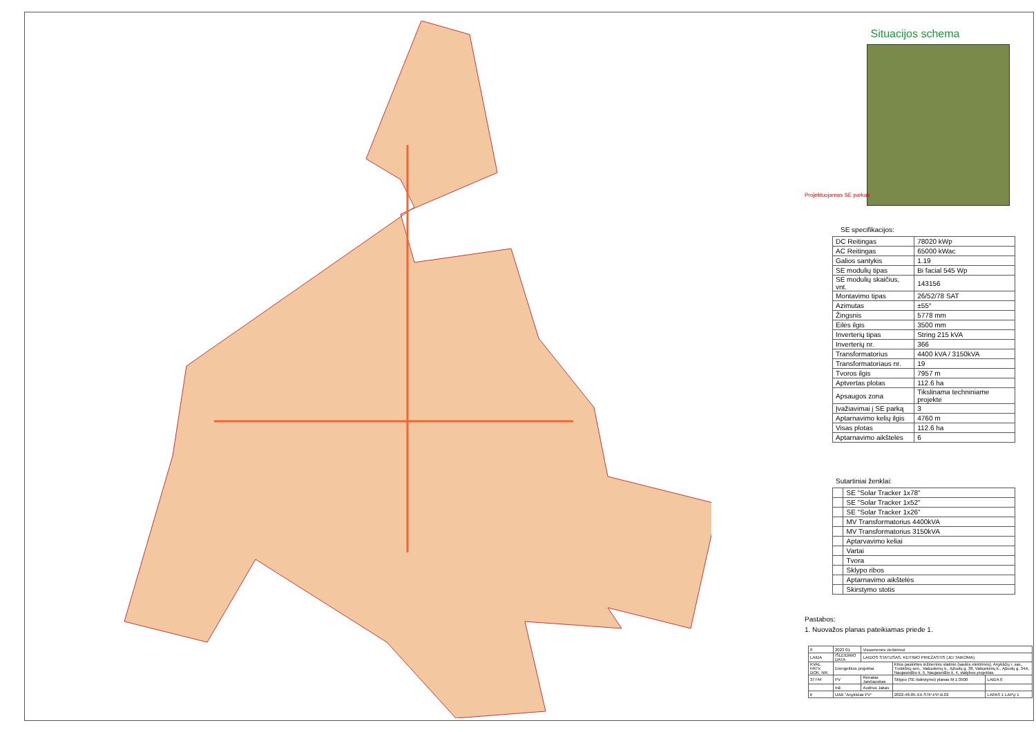Situacijos schema
Projektuojamas SE parkas
SE specifikacijos:
| DC Reitingas | 78020 kWp |
| AC Reitingas | 65000 kWac |
| Galios santykis | 1.19 |
| SE modulių tipas | Bi facial 545 Wp |
| SE modulių skaičius, vnt. | 143156 |
| Montavimo tipas | 26/52/78 SAT |
| Azimutas | ±55° |
| Žingsnis | 5778 mm |
| Eilės ilgis | 3500 mm |
| Inverterių tipas | String 215 kVA |
| Inverterių nr. | 366 |
| Transformatorius | 4400 kVA / 3150kVA |
| Transformatoriaus nr. | 19 |
| Tvoros ilgis | 7957 m |
| Aptvertas plotas | 112.6 ha |
| Apsaugos zona | Tikslinama techniniame projekte |
| Įvažiavimai į SE parką | 3 |
| Aptarnavimo kelių ilgis | 4760 m |
| Visas plotas | 112.6 ha |
| Aptarnavimo aikštelės | 6 |
Sutartiniai ženklai:
| | SE "Solar Tracker 1x78" |
| | SE "Solar Tracker 1x52" |
| | SE "Solar Tracker 1x26" |
| | MV Transformatorius 4400kVA |
| | MV Transformatorius 3150kVA |
| | Aptarvavimo keliai |
| | Vartai |
| | Tvora |
| | Sklypo ribos |
| | Aptarnavimo aikštelės |
| | Skirstymo stotis |
Pastabos:
1. Nuovažos planas pateikiamas priede 1.
| 0 | 2023 01 | Visuomenės viešinimui | | |
| LAIDA | IŠLEIDIMO DATA | LAIDOS STATUSAS. KEITIMO PRIEŽASTIS (JEI TAIKOMA) | | |
| KVAL. PATV. DOK. NR. | Energetikos projektai | | Kitos paskirties inžinerinio statinio (saulės elektrinės), Anykščių r. sav., Troškūnų sen., Vašuokėnų k., Ąžuolų g. 38, Vašuokėnų k., Ąžuolų g. 34A, Naujasėdžio k. 5, Naujasėdžio k. 4, statybos projektas | |
| 37744 | PV | Renatas Jančiauskas | Sklypo (SE išdėstymo) planas M 1:3500 | LAIDA 0 |
| | Inž. | Audrius Jakas | | |
| lt | UAB "Anykščiai PV" | | 2022-48-05-XX-STP-PP-B.02 | LAPAS 1 LAPŲ 1 |